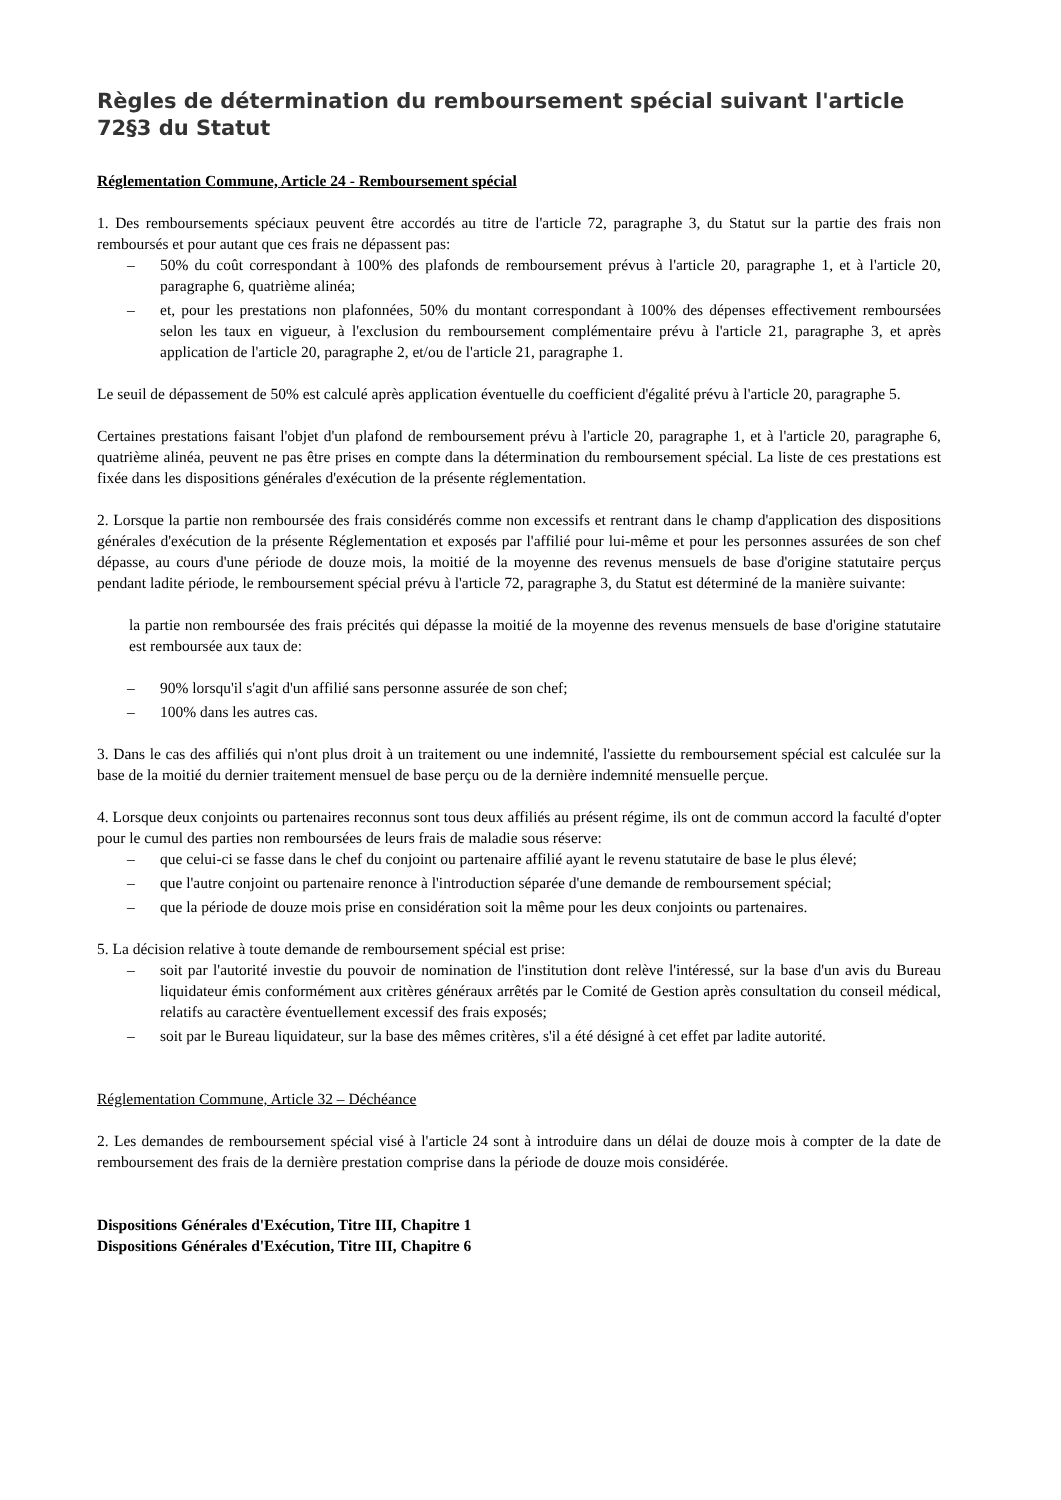Règles de détermination du remboursement spécial suivant l'article 72§3 du Statut
Réglementation Commune, Article 24 - Remboursement spécial
1. Des remboursements spéciaux peuvent être accordés au titre de l'article 72, paragraphe 3, du Statut sur la partie des frais non remboursés et pour autant que ces frais ne dépassent pas:
– 50% du coût correspondant à 100% des plafonds de remboursement prévus à l'article 20, paragraphe 1, et à l'article 20, paragraphe 6, quatrième alinéa;
– et, pour les prestations non plafonnées, 50% du montant correspondant à 100% des dépenses effectivement remboursées selon les taux en vigueur, à l'exclusion du remboursement complémentaire prévu à l'article 21, paragraphe 3, et après application de l'article 20, paragraphe 2, et/ou de l'article 21, paragraphe 1.
Le seuil de dépassement de 50% est calculé après application éventuelle du coefficient d'égalité prévu à l'article 20, paragraphe 5.
Certaines prestations faisant l'objet d'un plafond de remboursement prévu à l'article 20, paragraphe 1, et à l'article 20, paragraphe 6, quatrième alinéa, peuvent ne pas être prises en compte dans la détermination du remboursement spécial. La liste de ces prestations est fixée dans les dispositions générales d'exécution de la présente réglementation.
2. Lorsque la partie non remboursée des frais considérés comme non excessifs et rentrant dans le champ d'application des dispositions générales d'exécution de la présente Réglementation et exposés par l'affilié pour lui-même et pour les personnes assurées de son chef dépasse, au cours d'une période de douze mois, la moitié de la moyenne des revenus mensuels de base d'origine statutaire perçus pendant ladite période, le remboursement spécial prévu à l'article 72, paragraphe 3, du Statut est déterminé de la manière suivante:
la partie non remboursée des frais précités qui dépasse la moitié de la moyenne des revenus mensuels de base d'origine statutaire est remboursée aux taux de:
– 90% lorsqu'il s'agit d'un affilié sans personne assurée de son chef;
– 100% dans les autres cas.
3. Dans le cas des affiliés qui n'ont plus droit à un traitement ou une indemnité, l'assiette du remboursement spécial est calculée sur la base de la moitié du dernier traitement mensuel de base perçu ou de la dernière indemnité mensuelle perçue.
4. Lorsque deux conjoints ou partenaires reconnus sont tous deux affiliés au présent régime, ils ont de commun accord la faculté d'opter pour le cumul des parties non remboursées de leurs frais de maladie sous réserve:
– que celui-ci se fasse dans le chef du conjoint ou partenaire affilié ayant le revenu statutaire de base le plus élevé;
– que l'autre conjoint ou partenaire renonce à l'introduction séparée d'une demande de remboursement spécial;
– que la période de douze mois prise en considération soit la même pour les deux conjoints ou partenaires.
5. La décision relative à toute demande de remboursement spécial est prise:
– soit par l'autorité investie du pouvoir de nomination de l'institution dont relève l'intéressé, sur la base d'un avis du Bureau liquidateur émis conformément aux critères généraux arrêtés par le Comité de Gestion après consultation du conseil médical, relatifs au caractère éventuellement excessif des frais exposés;
– soit par le Bureau liquidateur, sur la base des mêmes critères, s'il a été désigné à cet effet par ladite autorité.
Réglementation Commune, Article 32 – Déchéance
2. Les demandes de remboursement spécial visé à l'article 24 sont à introduire dans un délai de douze mois à compter de la date de remboursement des frais de la dernière prestation comprise dans la période de douze mois considérée.
Dispositions Générales d'Exécution, Titre III, Chapitre 1
Dispositions Générales d'Exécution, Titre III, Chapitre 6